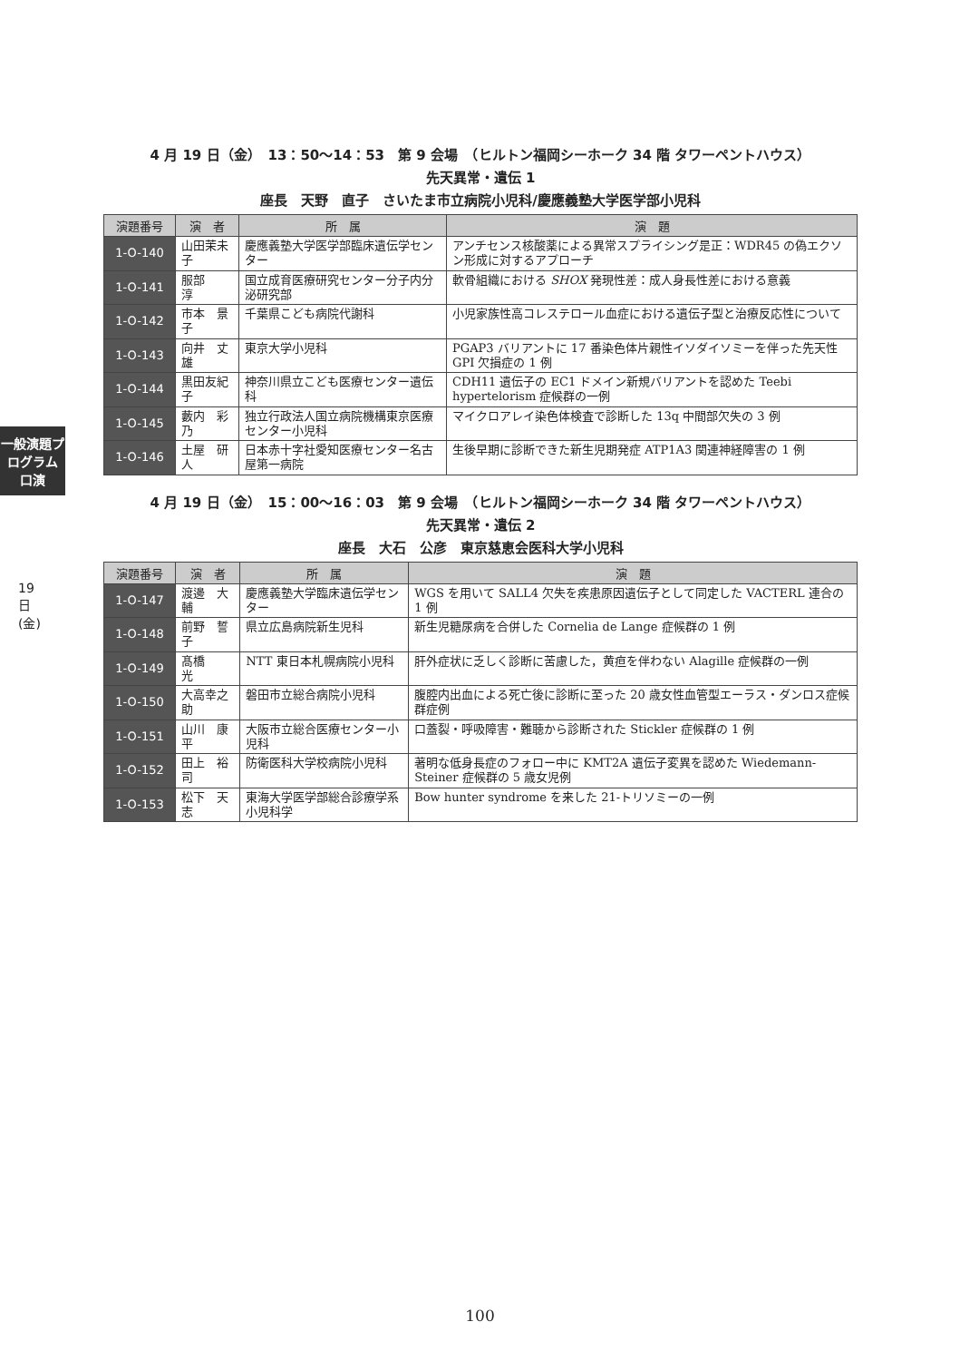一般演題プログラム 口演
19日(金)
4 月 19 日（金）　13：50〜14：53　第 9 会場　（ヒルトン福岡シーホーク 34 階 タワーペントハウス）
先天異常・遺伝 1
座長　天野　直子　さいたま市立病院小児科/慶應義塾大学医学部小児科
| 演題番号 | 演 者 | 所 属 | 演 題 |
| --- | --- | --- | --- |
| 1-O-140 | 山田茉未子 | 慶應義塾大学医学部臨床遺伝学センター | アンチセンス核酸薬による異常スプライシング是正：WDR45 の偽エクソン形成に対するアプローチ |
| 1-O-141 | 服部 淳 | 国立成育医療研究センター分子内分泌研究部 | 軟骨組織における SHOX 発現性差：成人身長性差における意義 |
| 1-O-142 | 市本 景子 | 千葉県こども病院代謝科 | 小児家族性高コレステロール血症における遺伝子型と治療反応性について |
| 1-O-143 | 向井 丈雄 | 東京大学小児科 | PGAP3 バリアントに 17 番染色体片親性イソダイソミーを伴った先天性 GPI 欠損症の 1 例 |
| 1-O-144 | 黒田友紀子 | 神奈川県立こども医療センター遺伝科 | CDH11 遺伝子の EC1 ドメイン新規バリアントを認めた Teebi hypertelorism 症候群の一例 |
| 1-O-145 | 藪内 彩乃 | 独立行政法人国立病院機構東京医療センター小児科 | マイクロアレイ染色体検査で診断した 13q 中間部欠失の 3 例 |
| 1-O-146 | 土屋 研人 | 日本赤十字社愛知医療センター名古屋第一病院 | 生後早期に診断できた新生児期発症 ATP1A3 関連神経障害の 1 例 |
4 月 19 日（金）　15：00〜16：03　第 9 会場　（ヒルトン福岡シーホーク 34 階 タワーペントハウス）
先天異常・遺伝 2
座長　大石　公彦　東京慈恵会医科大学小児科
| 演題番号 | 演 者 | 所 属 | 演 題 |
| --- | --- | --- | --- |
| 1-O-147 | 渡邊 大輔 | 慶應義塾大学臨床遺伝学センター | WGS を用いて SALL4 欠失を疾患原因遺伝子として同定した VACTERL 連合の 1 例 |
| 1-O-148 | 前野 誓子 | 県立広島病院新生児科 | 新生児糖尿病を合併した Cornelia de Lange 症候群の 1 例 |
| 1-O-149 | 髙橋 光 | NTT 東日本札幌病院小児科 | 肝外症状に乏しく診断に苦慮した，黄疸を伴わない Alagille 症候群の一例 |
| 1-O-150 | 大高幸之助 | 磐田市立総合病院小児科 | 腹腔内出血による死亡後に診断に至った 20 歳女性血管型エーラス・ダンロス症候群症例 |
| 1-O-151 | 山川 康平 | 大阪市立総合医療センター小児科 | 口蓋裂・呼吸障害・難聴から診断された Stickler 症候群の 1 例 |
| 1-O-152 | 田上 裕司 | 防衛医科大学校病院小児科 | 著明な低身長症のフォロー中に KMT2A 遺伝子変異を認めた Wiedemann-Steiner 症候群の 5 歳女児例 |
| 1-O-153 | 松下 天志 | 東海大学医学部総合診療学系小児科学 | Bow hunter syndrome を来した 21-トリソミーの一例 |
100